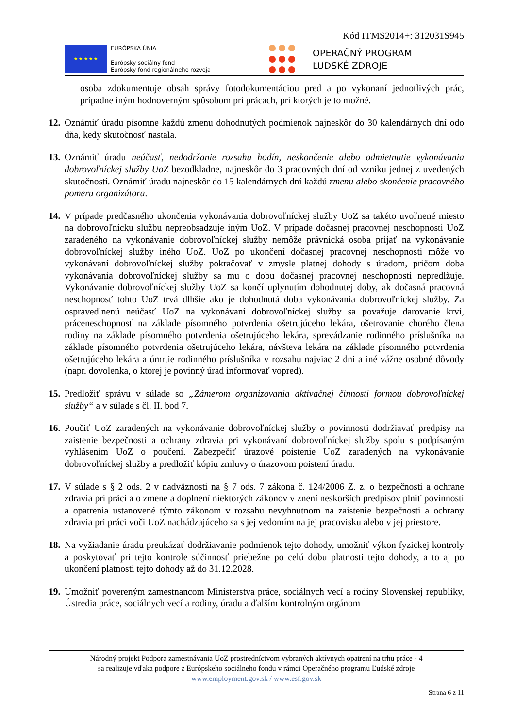Kód ITMS2014+: 312031S945
★ ★ ★ ★ ★
EURÓPSKA ÚNIA
Európsky sociálny fond
Európsky fond regionálneho rozvoja
OPERAČNÝ PROGRAM
ĽUDSKÉ ZDROJE
osoba zdokumentuje obsah správy fotodokumentáciou pred a po vykonaní jednotlivých prác, prípadne iným hodnoverným spôsobom pri prácach, pri ktorých je to možné.
12.
Oznámiť úradu písomne každú zmenu dohodnutých podmienok najneskôr do 30 kalendárnych dní odo dňa, kedy skutočnosť nastala.
13.
Oznámiť úradu neúčasť, nedodržanie rozsahu hodín, neskončenie alebo odmietnutie vykonávania dobrovoľníckej služby UoZ bezodkladne, najneskôr do 3 pracovných dní od vzniku jednej z uvedených skutočností. Oznámiť úradu najneskôr do 15 kalendárnych dní každú zmenu alebo skončenie pracovného pomeru organizátora.
14.
V prípade predčasného ukončenia vykonávania dobrovoľníckej služby UoZ sa takéto uvoľnené miesto na dobrovoľnícku službu nepreobsadzuje iným UoZ. V prípade dočasnej pracovnej neschopnosti UoZ zaradeného na vykonávanie dobrovoľníckej služby nemôže právnická osoba prijať na vykonávanie dobrovoľníckej služby iného UoZ. UoZ po ukončení dočasnej pracovnej neschopnosti môže vo vykonávaní dobrovoľníckej služby pokračovať v zmysle platnej dohody s úradom, pričom doba vykonávania dobrovoľníckej služby sa mu o dobu dočasnej pracovnej neschopnosti nepredlžuje. Vykonávanie dobrovoľníckej služby UoZ sa končí uplynutím dohodnutej doby, ak dočasná pracovná neschopnosť tohto UoZ trvá dlhšie ako je dohodnutá doba vykonávania dobrovoľníckej služby. Za ospravedlnenú neúčasť UoZ na vykonávaní dobrovoľníckej služby sa považuje darovanie krvi, práceneschopnosť na základe písomného potvrdenia ošetrujúceho lekára, ošetrovanie chorého člena rodiny na základe písomného potvrdenia ošetrujúceho lekára, sprevádzanie rodinného príslušníka na základe písomného potvrdenia ošetrujúceho lekára, návšteva lekára na základe písomného potvrdenia ošetrujúceho lekára a úmrtie rodinného príslušníka v rozsahu najviac 2 dni a iné vážne osobné dôvody (napr. dovolenka, o ktorej je povinný úrad informovať vopred).
15.
Predložiť správu v súlade so „Zámerom organizovania aktivačnej činnosti formou dobrovoľníckej služby“ a v súlade s čl. II. bod 7.
16.
Poučiť UoZ zaradených na vykonávanie dobrovoľníckej služby o povinnosti dodržiavať predpisy na zaistenie bezpečnosti a ochrany zdravia pri vykonávaní dobrovoľníckej služby spolu s podpísaným vyhlásením UoZ o poučení. Zabezpečiť úrazové poistenie UoZ zaradených na vykonávanie dobrovoľníckej služby a predložiť kópiu zmluvy o úrazovom poistení úradu.
17.
V súlade s § 2 ods. 2 v nadväznosti na § 7 ods. 7 zákona č. 124/2006 Z. z. o bezpečnosti a ochrane zdravia pri práci a o zmene a doplnení niektorých zákonov v znení neskorších predpisov plniť povinnosti a opatrenia ustanovené týmto zákonom v rozsahu nevyhnutnom na zaistenie bezpečnosti a ochrany zdravia pri práci voči UoZ nachádzajúceho sa s jej vedomím na jej pracovisku alebo v jej priestore.
18.
Na vyžiadanie úradu preukázať dodržiavanie podmienok tejto dohody, umožniť výkon fyzickej kontroly a poskytovať pri tejto kontrole súčinnosť priebežne po celú dobu platnosti tejto dohody, a to aj po ukončení platnosti tejto dohody až do 31.12.2028.
19.
Umožniť povereným zamestnancom Ministerstva práce, sociálnych vecí a rodiny Slovenskej republiky, Ústredia práce, sociálnych vecí a rodiny, úradu a ďalším kontrolným orgánom
Národný projekt Podpora zamestnávania UoZ prostredníctvom vybraných aktívnych opatrení na trhu práce - 4
sa realizuje vďaka podpore z Európskeho sociálneho fondu v rámci Operačného programu Ľudské zdroje
www.employment.gov.sk / www.esf.gov.sk
Strana 6 z 11